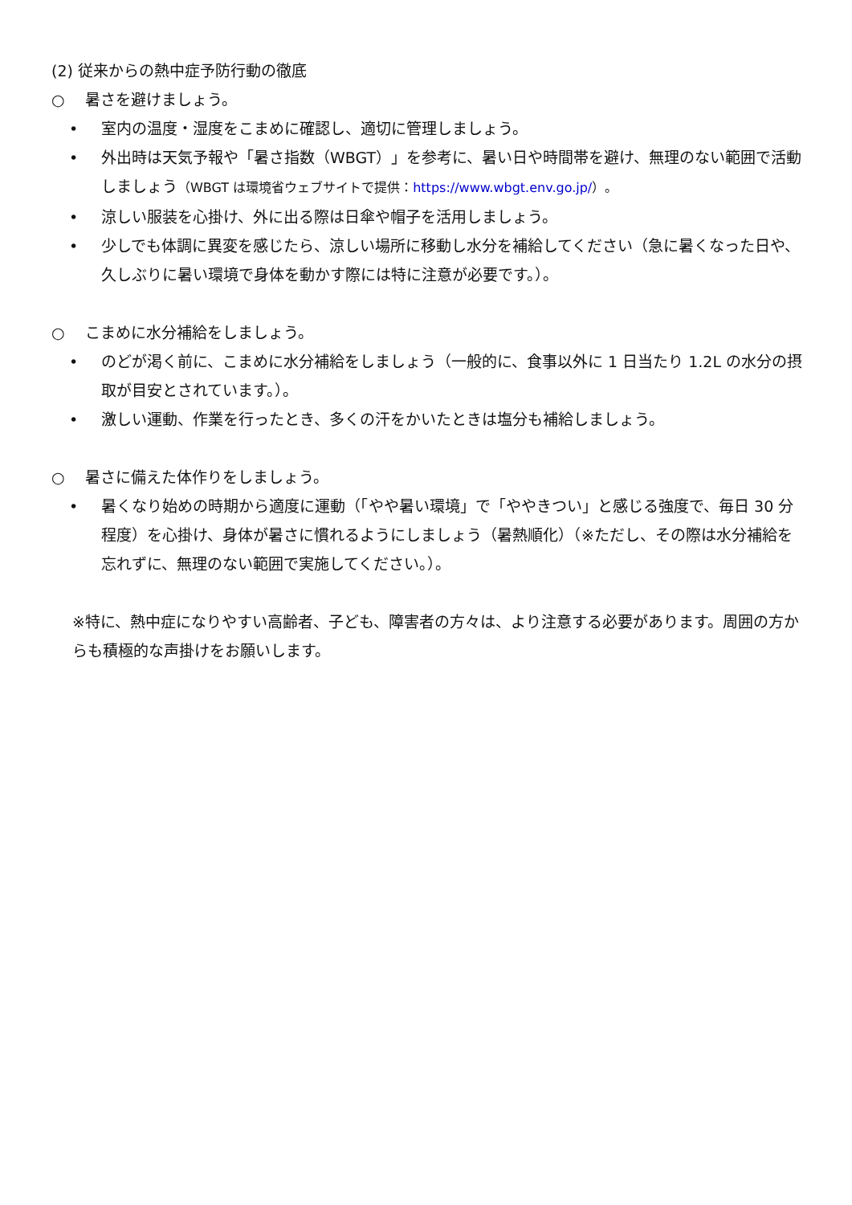(2) 従来からの熱中症予防行動の徹底
○ 暑さを避けましょう。
• 室内の温度・湿度をこまめに確認し、適切に管理しましょう。
• 外出時は天気予報や「暑さ指数（WBGT）」を参考に、暑い日や時間帯を避け、無理のない範囲で活動しましょう（WBGT は環境省ウェブサイトで提供：https://www.wbgt.env.go.jp/）。
• 涼しい服装を心掛け、外に出る際は日傘や帽子を活用しましょう。
• 少しでも体調に異変を感じたら、涼しい場所に移動し水分を補給してください（急に暑くなった日や、久しぶりに暑い環境で身体を動かす際には特に注意が必要です。）。
○ こまめに水分補給をしましょう。
• のどが渇く前に、こまめに水分補給をしましょう（一般的に、食事以外に 1 日当たり 1.2L の水分の摂取が目安とされています。）。
• 激しい運動、作業を行ったとき、多くの汗をかいたときは塩分も補給しましょう。
○ 暑さに備えた体作りをしましょう。
• 暑くなり始めの時期から適度に運動（「やや暑い環境」で「ややきつい」と感じる強度で、毎日 30 分程度）を心掛け、身体が暑さに慣れるようにしましょう（暑熱順化）（※ただし、その際は水分補給を忘れずに、無理のない範囲で実施してください。）。
※特に、熱中症になりやすい高齢者、子ども、障害者の方々は、より注意する必要があります。周囲の方からも積極的な声掛けをお願いします。